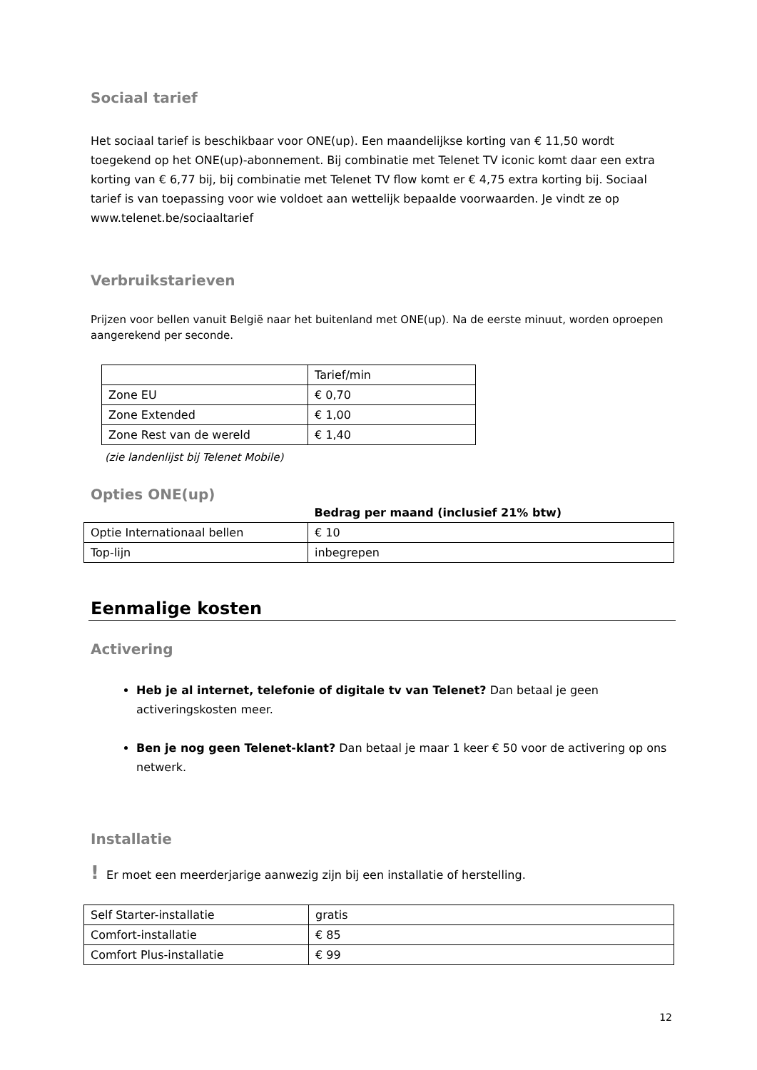Sociaal tarief
Het sociaal tarief is beschikbaar voor ONE(up). Een maandelijkse korting van € 11,50 wordt toegekend op het ONE(up)-abonnement. Bij combinatie met Telenet TV iconic komt daar een extra korting van € 6,77 bij, bij combinatie met Telenet TV flow komt er € 4,75 extra korting bij. Sociaal tarief is van toepassing voor wie voldoet aan wettelijk bepaalde voorwaarden. Je vindt ze op www.telenet.be/sociaaltarief
Verbruikstarieven
Prijzen voor bellen vanuit België naar het buitenland met ONE(up). Na de eerste minuut, worden oproepen aangerekend per seconde.
| | Tarief/min |
| --- | --- |
| Zone EU | € 0,70 |
| Zone Extended | € 1,00 |
| Zone Rest van de wereld | € 1,40 |
(zie landenlijst bij Telenet Mobile)
Opties ONE(up)
| | Bedrag per maand (inclusief 21% btw) |
| --- | --- |
| Optie Internationaal bellen | € 10 |
| Top-lijn | inbegrepen |
Eenmalige kosten
Activering
Heb je al internet, telefonie of digitale tv van Telenet? Dan betaal je geen activeringskosten meer.
Ben je nog geen Telenet-klant? Dan betaal je maar 1 keer € 50 voor de activering op ons netwerk.
Installatie
! Er moet een meerderjarige aanwezig zijn bij een installatie of herstelling.
| Self Starter-installatie | gratis |
| Comfort-installatie | € 85 |
| Comfort Plus-installatie | € 99 |
12